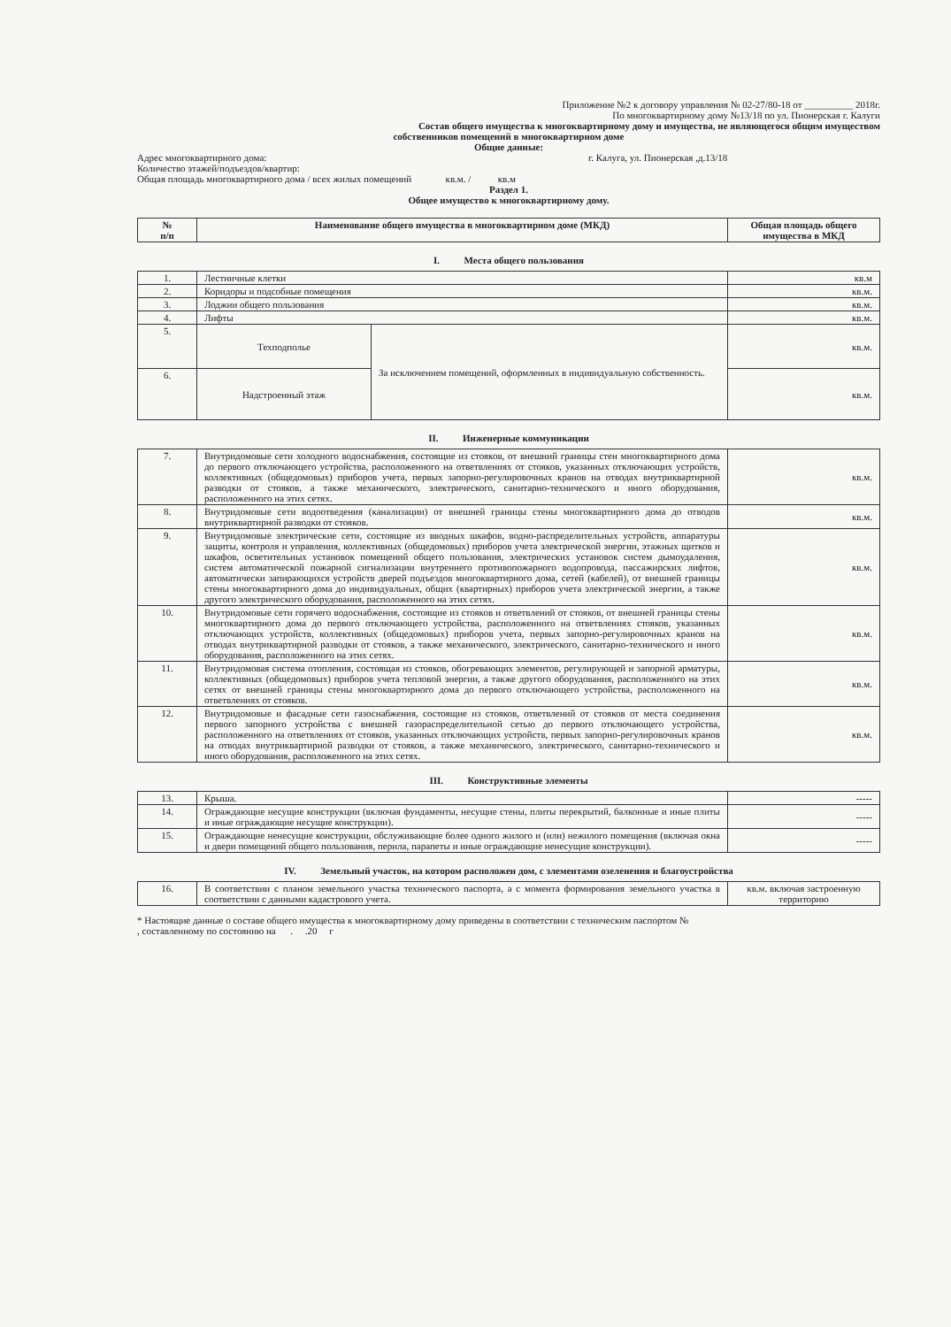Приложение №2 к договору управления № 02-27/80-18 от __________ 2018г.
По многоквартирному дому №13/18 по ул. Пионерская г. Калуги
Состав общего имущества к многоквартирному дому и имущества, не являющегося общим имуществом
собственников помещений в многоквартирном доме
Общие данные:
Адрес многоквартирного дома: г. Калуга, ул. Пионерская ,д.13/18
Количество этажей/подъездов/квартир:
Общая площадь многоквартирного дома / всех жилых помещений кв.м. / кв.м
Раздел 1.
Общее имущество к многоквартирному дому.
| № п/п | Наименование общего имущества в многоквартирном доме (МКД) | Общая площадь общего имущества в МКД |
| --- | --- | --- |
I. Места общего пользования
| 1. | Лестничные клетки | | кв.м |
| 2. | Коридоры и подсобные помещения | | кв.м. |
| 3. | Лоджии общего пользования | | кв.м. |
| 4. | Лифты | | кв.м. |
| 5. | Техподполье | За исключением помещений, оформленных в индивидуальную собственность. | кв.м. |
| 6. | Надстроенный этаж | | кв.м. |
II. Инженерные коммуникации
| 7. | Внутридомовые сети холодного водоснабжения, состоящие из стояков, от внешний границы стен многоквартирного дома до первого отключающего устройства, расположенного на ответвлениях от стояков, указанных отключающих устройств, коллективных (общедомовых) приборов учета, первых запорно-регулировочных кранов на отводах внутриквартирной разводки от стояков, а также механического, электрического, санитарно-технического и иного оборудования, расположенного на этих сетях. | кв.м. |
| 8. | Внутридомовые сети водоотведения (канализации) от внешней границы стены многоквартирного дома до отводов внутриквартирной разводки от стояков. | кв.м. |
| 9. | Внутридомовые электрические сети, состоящие из вводных шкафов, водно-распределительных устройств, аппаратуры защиты, контроля и управления, коллективных (общедомовых) приборов учета электрической энергии, этажных щитков и шкафов, осветительных установок помещений общего пользования, электрических установок систем дымоудаления, систем автоматической пожарной сигнализации внутреннего противопожарного водопровода, пассажирских лифтов, автоматически запирающихся устройств дверей подъездов многоквартирного дома, сетей (кабелей), от внешней границы стены многоквартирного дома до индивидуальных, общих (квартирных) приборов учета электрической энергии, а также другого электрического оборудования, расположенного на этих сетях. | кв.м. |
| 10. | Внутридомовые сети горячего водоснабжения, состоящие из стояков и ответвлений от стояков, от внешней границы стены многоквартирного дома до первого отключающего устройства, расположенного на ответвлениях стояков, указанных отключающих устройств, коллективных (общедомовых) приборов учета, первых запорно-регулировочных кранов на отводах внутриквартирной разводки от стояков, а также механического, электрического, санитарно-технического и иного оборудования, расположенного на этих сетях. | кв.м. |
| 11. | Внутридомовая система отопления, состоящая из стояков, обогревающих элементов, регулирующей и запорной арматуры, коллективных (общедомовых) приборов учета тепловой энергии, а также другого оборудования, расположенного на этих сетях от внешней границы стены многоквартирного дома до первого отключающего устройства, расположенного на ответвлениях от стояков. | кв.м. |
| 12. | Внутридомовые и фасадные сети газоснабжения, состоящие из стояков, ответвлений от стояков от места соединения первого запорного устройства с внешней газораспределительной сетью до первого отключающего устройства, расположенного на ответвлениях от стояков, указанных отключающих устройств, первых запорно-регулировочных кранов на отводах внутриквартирной разводки от стояков, а также механического, электрического, санитарно-технического и иного оборудования, расположенного на этих сетях. | кв.м. |
III. Конструктивные элементы
| 13. | Крыша. | ----- |
| 14. | Ограждающие несущие конструкции (включая фундаменты, несущие стены, плиты перекрытий, балконные и иные плиты и иные ограждающие несущие конструкции). | ----- |
| 15. | Ограждающие ненесущие конструкции, обслуживающие более одного жилого и (или) нежилого помещения (включая окна и двери помещений общего пользования, перила, парапеты и иные ограждающие ненесущие конструкции). | ----- |
IV. Земельный участок, на котором расположен дом, с элементами озеленения и благоустройства
| 16. | В соответствии с планом земельного участка технического паспорта, а с момента формирования земельного участка в соответствии с данными кадастрового учета. | кв.м. включая застроенную территорию |
* Настоящие данные о составе общего имущества к многоквартирному дому приведены в соответствии с техническим паспортом №
, составленному по состоянию на . .20 г